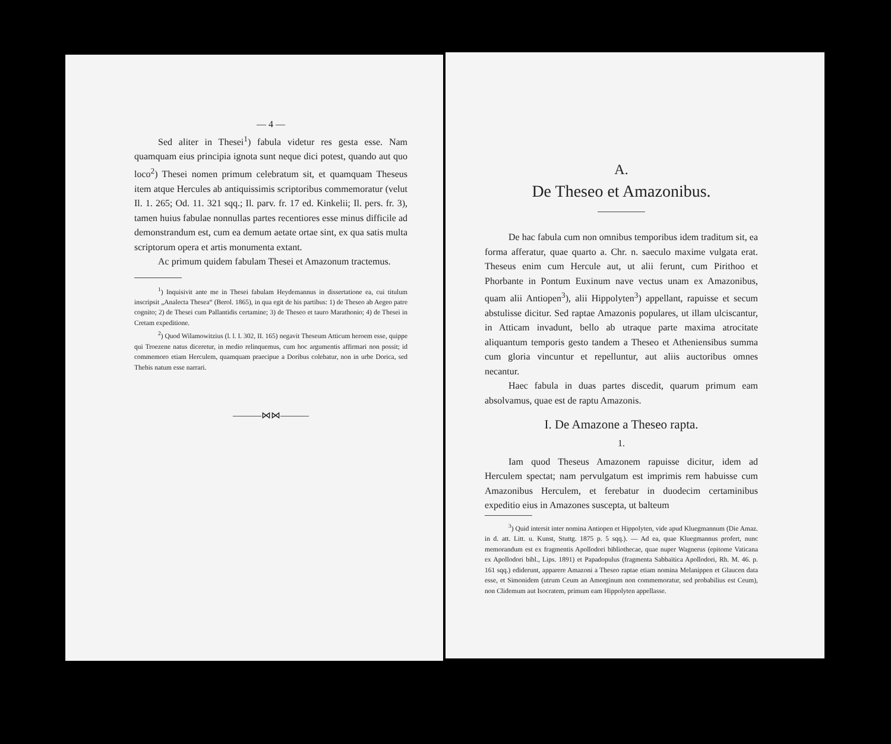— 4 —
Sed aliter in Thesei<sup>1</sup>) fabula videtur res gesta esse. Nam quamquam eius principia ignota sunt neque dici potest, quando aut quo loco<sup>2</sup>) Thesei nomen primum celebratum sit, et quamquam Theseus item atque Hercules ab antiquissimis scriptoribus commemoratur (velut Il. 1. 265; Od. 11. 321 sqq.; Il. parv. fr. 17 ed. Kinkelii; Il. pers. fr. 3), tamen huius fabulae nonnullas partes recentiores esse minus difficile ad demonstrandum est, cum ea demum aetate ortae sint, ex qua satis multa scriptorum opera et artis monumenta extant.
Ac primum quidem fabulam Thesei et Amazonum tractemus.
<sup>1</sup>) Inquisivit ante me in Thesei fabulam Heydemannus in dissertatione ea, cui titulum inscripsit „Analecta Thesea“ (Berol. 1865), in qua egit de his partibus: 1) de Theseo ab Aegeo patre cognito; 2) de Thesei cum Pallantidis certamine; 3) de Theseo et tauro Marathonio; 4) de Thesei in Cretam expeditione.
<sup>2</sup>) Quod Wilamowitzius (l. l. I. 302, II. 165) negavit Theseum Atticum heroem esse, quippe qui Troezene natus diceretur, in medio relinquemus, cum hoc argumentis affirmari non possit; id commemoro etiam Herculem, quamquam praecipue a Doribus colebatur, non in urbe Dorica, sed Thebis natum esse narrari.
———⋈⋈———
A.
De Theseo et Amazonibus.
De hac fabula cum non omnibus temporibus idem traditum sit, ea forma afferatur, quae quarto a. Chr. n. saeculo maxime vulgata erat. Theseus enim cum Hercule aut, ut alii ferunt, cum Pirithoo et Phorbante in Pontum Euxinum nave vectus unam ex Amazonibus, quam alii Antiopen<sup>3</sup>), alii Hippolyten<sup>3</sup>) appellant, rapuisse et secum abstulisse dicitur. Sed raptae Amazonis populares, ut illam ulciscantur, in Atticam invadunt, bello ab utraque parte maxima atrocitate aliquantum temporis gesto tandem a Theseo et Atheniensibus summa cum gloria vincuntur et repelluntur, aut aliis auctoribus omnes necantur.
Haec fabula in duas partes discedit, quarum primum eam absolvamus, quae est de raptu Amazonis.
I. De Amazone a Theseo rapta.
1.
Iam quod Theseus Amazonem rapuisse dicitur, idem ad Herculem spectat; nam pervulgatum est imprimis rem habuisse cum Amazonibus Herculem, et ferebatur in duodecim certaminibus expeditio eius in Amazones suscepta, ut balteum
<sup>3</sup>) Quid intersit inter nomina Antiopen et Hippolyten, vide apud Kluegmannum (Die Amaz. in d. att. Litt. u. Kunst, Stuttg. 1875 p. 5 sqq.). — Ad ea, quae Kluegmannus profert, nunc memorandum est ex fragmentis Apollodori bibliothecae, quae nuper Wagnerus (epitome Vaticana ex Apollodori bibl., Lips. 1891) et Papadopulus (fragmenta Sabbaïtica Apollodori, Rh. M. 46. p. 161 sqq.) ediderunt, apparere Amazoni a Theseo raptae etiam nomina Melanippen et Glaucen data esse, et Simonidem (utrum Ceum an Amorginum non commemoratur, sed probabilius est Ceum), non Clidemum aut Isocratem, primum eam Hippolyten appellasse.